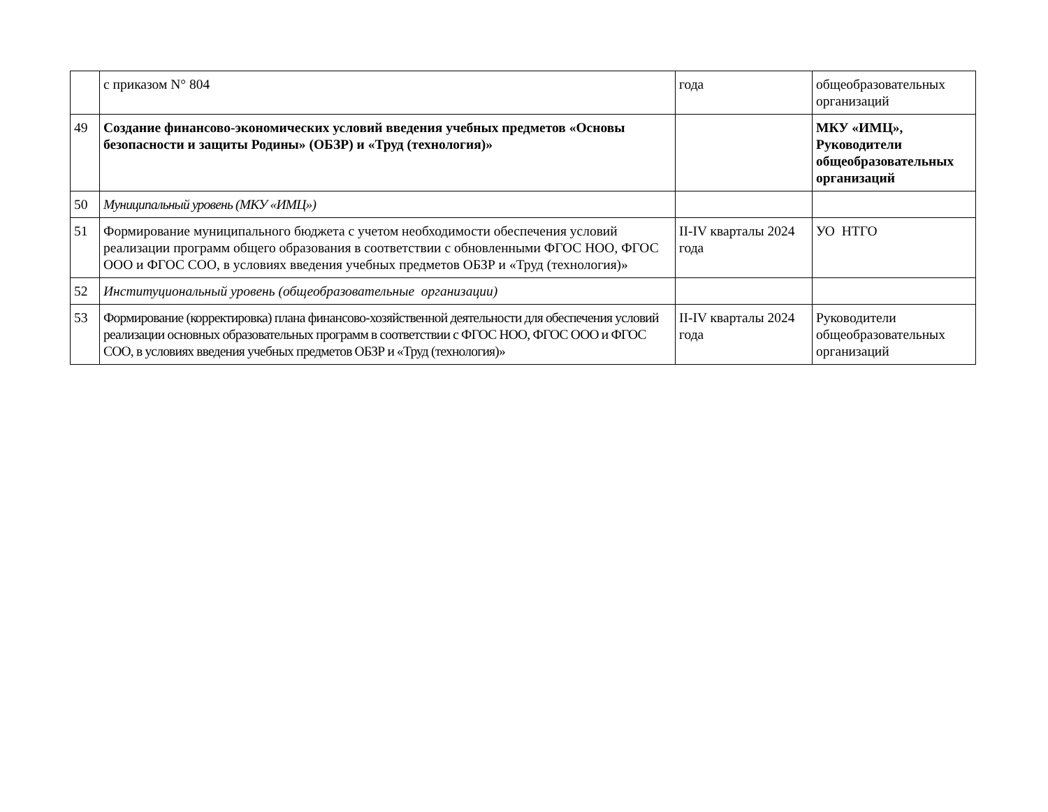| | с приказом N° 804 | года | общеобразовательных организаций |
| 49 | Создание финансово-экономических условий введения учебных предметов «Основы безопасности и защиты Родины» (ОБЗР) и «Труд (технология)» | | МКУ «ИМЦ», Руководители общеобразовательных организаций |
| 50 | Муниципальный уровень (МКУ «ИМЦ») | | |
| 51 | Формирование муниципального бюджета с учетом необходимости обеспечения условий реализации программ общего образования в соответствии с обновленными ФГОС НОО, ФГОС ООО и ФГОС СОО, в условиях введения учебных предметов ОБЗР и «Труд (технология)» | II-IV кварталы 2024 года | УО НТГО |
| 52 | Институциональный уровень (общеобразовательные организации) | | |
| 53 | Формирование (корректировка) плана финансово-хозяйственной деятельности для обеспечения условий реализации основных образовательных программ в соответствии с ФГОС НОО, ФГОС ООО и ФГОС СОО, в условиях введения учебных предметов ОБЗР и «Труд (технология)» | II-IV кварталы 2024 года | Руководители общеобразовательных организаций |